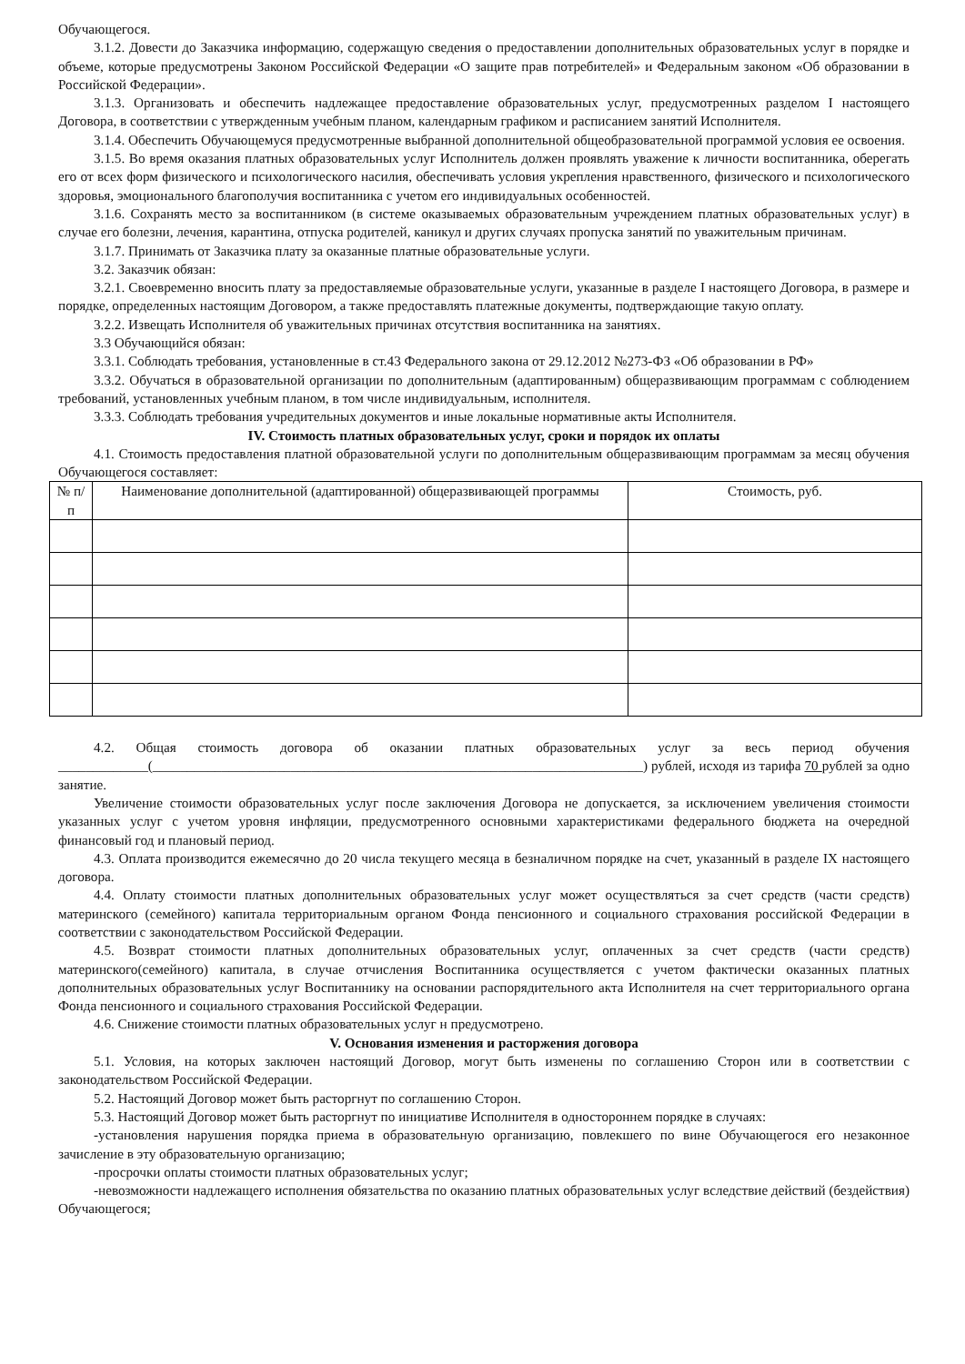Обучающегося.
3.1.2. Довести до Заказчика информацию, содержащую сведения о предоставлении дополнительных образовательных услуг в порядке и объеме, которые предусмотрены Законом Российской Федерации «О защите прав потребителей» и Федеральным законом «Об образовании в Российской Федерации».
3.1.3. Организовать и обеспечить надлежащее предоставление образовательных услуг, предусмотренных разделом I настоящего Договора, в соответствии с утвержденным учебным планом, календарным графиком и расписанием занятий Исполнителя.
3.1.4. Обеспечить Обучающемуся предусмотренные выбранной дополнительной общеобразовательной программой условия ее освоения.
3.1.5. Во время оказания платных образовательных услуг Исполнитель должен проявлять уважение к личности воспитанника, оберегать его от всех форм физического и психологического насилия, обеспечивать условия укрепления нравственного, физического и психологического здоровья, эмоционального благополучия воспитанника с учетом его индивидуальных особенностей.
3.1.6. Сохранять место за воспитанником (в системе оказываемых образовательным учреждением платных образовательных услуг) в случае его болезни, лечения, карантина, отпуска родителей, каникул и других случаях пропуска занятий по уважительным причинам.
3.1.7. Принимать от Заказчика плату за оказанные платные образовательные услуги.
3.2. Заказчик обязан:
3.2.1. Своевременно вносить плату за предоставляемые образовательные услуги, указанные в разделе I настоящего Договора, в размере и порядке, определенных настоящим Договором, а также предоставлять платежные документы, подтверждающие такую оплату.
3.2.2. Извещать Исполнителя об уважительных причинах отсутствия воспитанника на занятиях.
3.3 Обучающийся обязан:
3.3.1. Соблюдать требования, установленные в ст.43 Федерального закона от 29.12.2012 №273-ФЗ «Об образовании в РФ»
3.3.2. Обучаться в образовательной организации по дополнительным (адаптированным) общеразвивающим программам с соблюдением требований, установленных учебным планом, в том числе индивидуальным, исполнителя.
3.3.3. Соблюдать требования учредительных документов и иные локальные нормативные акты Исполнителя.
IV. Стоимость платных образовательных услуг, сроки и порядок их оплаты
4.1. Стоимость предоставления платной образовательной услуги по дополнительным общеразвивающим программам за месяц обучения Обучающегося составляет:
| № п/п | Наименование дополнительной (адаптированной) общеразвивающей программы | Стоимость, руб. |
| --- | --- | --- |
4.2. Общая стоимость договора об оказании платных образовательных услуг за весь период обучения _____________(_______________________________________________________________________) рублей, исходя из тарифа 70 рублей за одно занятие.
Увеличение стоимости образовательных услуг после заключения Договора не допускается, за исключением увеличения стоимости указанных услуг с учетом уровня инфляции, предусмотренного основными характеристиками федерального бюджета на очередной финансовый год и плановый период.
4.3. Оплата производится ежемесячно до 20 числа текущего месяца в безналичном порядке на счет, указанный в разделе IX настоящего договора.
4.4. Оплату стоимости платных дополнительных образовательных услуг может осуществляться за счет средств (части средств) материнского (семейного) капитала территориальным органом Фонда пенсионного и социального страхования российской Федерации в соответствии с законодательством Российской Федерации.
4.5. Возврат стоимости платных дополнительных образовательных услуг, оплаченных за счет средств (части средств) материнского(семейного) капитала, в случае отчисления Воспитанника осуществляется с учетом фактически оказанных платных дополнительных образовательных услуг Воспитаннику на основании распорядительного акта Исполнителя на счет территориального органа Фонда пенсионного и социального страхования Российской Федерации.
4.6. Снижение стоимости платных образовательных услуг н предусмотрено.
V. Основания изменения и расторжения договора
5.1. Условия, на которых заключен настоящий Договор, могут быть изменены по соглашению Сторон или в соответствии с законодательством Российской Федерации.
5.2. Настоящий Договор может быть расторгнут по соглашению Сторон.
5.3. Настоящий Договор может быть расторгнут по инициативе Исполнителя в одностороннем порядке в случаях:
-установления нарушения порядка приема в образовательную организацию, повлекшего по вине Обучающегося его незаконное зачисление в эту образовательную организацию;
-просрочки оплаты стоимости платных образовательных услуг;
-невозможности надлежащего исполнения обязательства по оказанию платных образовательных услуг вследствие действий (бездействия) Обучающегося;